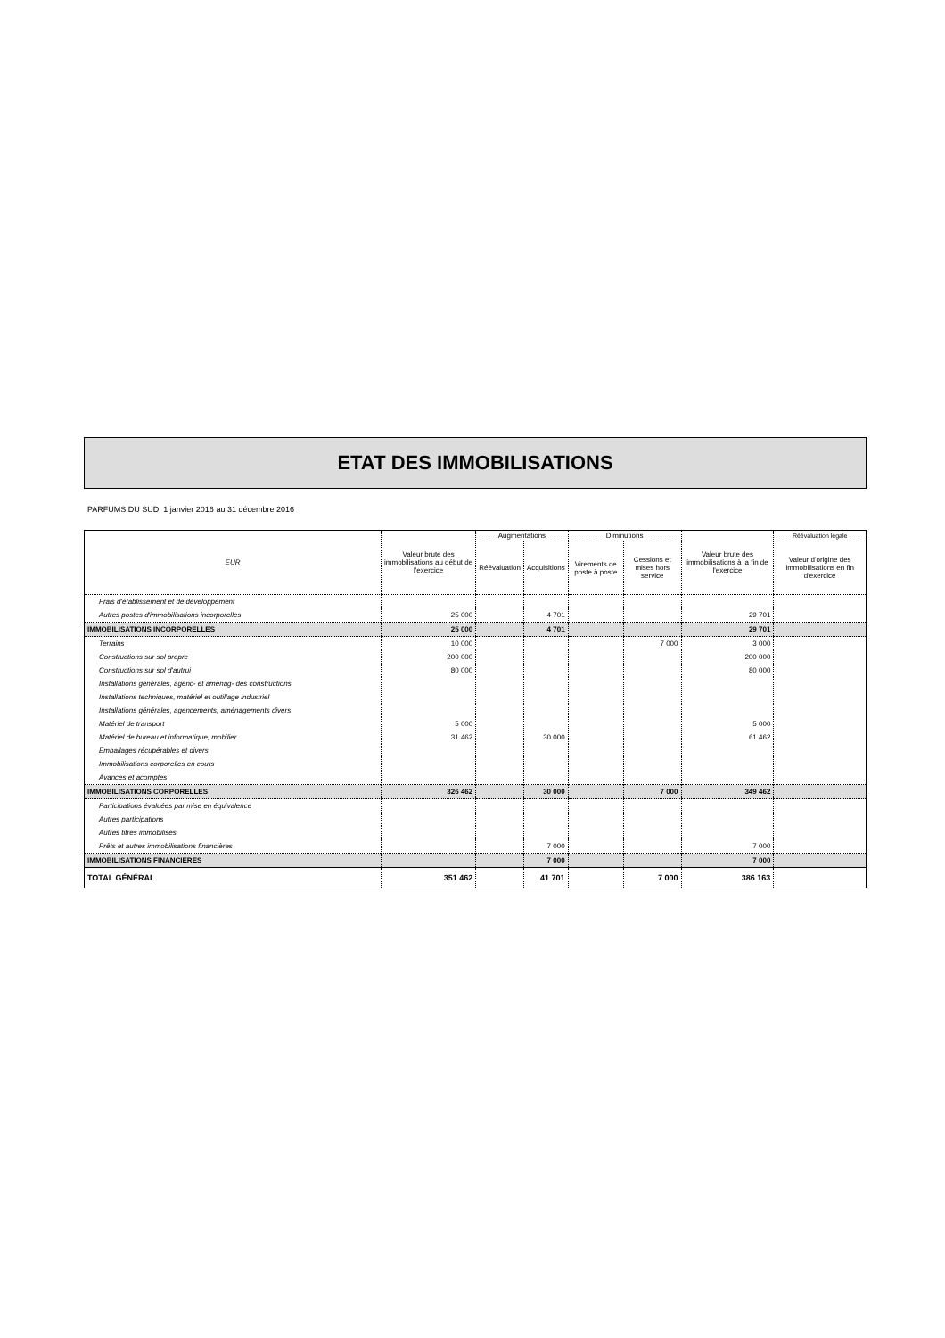ETAT DES IMMOBILISATIONS
PARFUMS DU SUD 1 janvier 2016 au 31 décembre 2016
| EUR | Valeur brute des immobilisations au début de l'exercice | Augmentations | | Diminutions | | Valeur brute des immobilisations à la fin de l'exercice | Réévaluation légale |
| --- | --- | --- | --- | --- | --- | --- | --- |
| | | Réévaluation | Acquisitions | Virements de poste à poste | Cessions et mises hors service | | Valeur d'origine des immobilisations en fin d'exercice |
| Frais d'établissement et de développement | | | | | | | |
| Autres postes d'immobilisations incorporelles | 25 000 | | 4 701 | | | 29 701 | |
| IMMOBILISATIONS INCORPORELLES | 25 000 | | 4 701 | | | 29 701 | |
| Terrains | 10 000 | | | | 7 000 | 3 000 | |
| Constructions sur sol propre | 200 000 | | | | | 200 000 | |
| Constructions sur sol d'autrui | 80 000 | | | | | 80 000 | |
| Installations générales, agenc- et aménag- des constructions | | | | | | | |
| Installations techniques, matériel et outillage industriel | | | | | | | |
| Installations générales, agencements, aménagements divers | | | | | | | |
| Matériel de transport | 5 000 | | | | | 5 000 | |
| Matériel de bureau et informatique, mobilier | 31 462 | | 30 000 | | | 61 462 | |
| Emballages récupérables et divers | | | | | | | |
| Immobilisations corporelles en cours | | | | | | | |
| Avances et acomptes | | | | | | | |
| IMMOBILISATIONS CORPORELLES | 326 462 | | 30 000 | | 7 000 | 349 462 | |
| Participations évaluées par mise en équivalence | | | | | | | |
| Autres participations | | | | | | | |
| Autres titres immobilisés | | | | | | | |
| Prêts et autres immobilisations financières | | | 7 000 | | | 7 000 | |
| IMMOBILISATIONS FINANCIERES | | | 7 000 | | | 7 000 | |
| TOTAL GÉNÉRAL | 351 462 | | 41 701 | | 7 000 | 386 163 | |